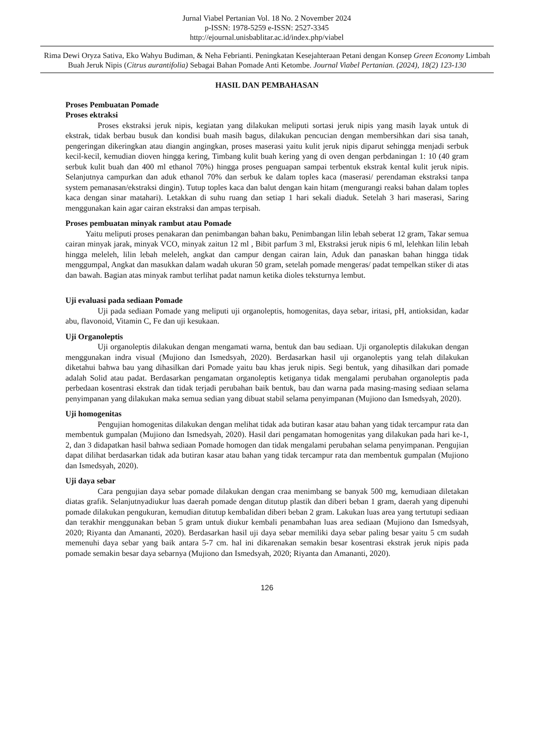Jurnal Viabel Pertanian Vol. 18 No. 2 November 2024
p-ISSN: 1978-5259 e-ISSN: 2527-3345
http://ejournal.unisbablitar.ac.id/index.php/viabel
Rima Dewi Oryza Sativa, Eko Wahyu Budiman, & Neha Febrianti. Peningkatan Kesejahteraan Petani dengan Konsep Green Economy Limbah Buah Jeruk Nipis (Citrus aurantifolia) Sebagai Bahan Pomade Anti Ketombe. Journal Viabel Pertanian. (2024), 18(2) 123-130
HASIL DAN PEMBAHASAN
Proses Pembuatan Pomade
Proses ektraksi
Proses ekstraksi jeruk nipis, kegiatan yang dilakukan meliputi sortasi jeruk nipis yang masih layak untuk di ekstrak, tidak berbau busuk dan kondisi buah masih bagus, dilakukan pencucian dengan membersihkan dari sisa tanah, pengeringan dikeringkan atau diangin angingkan, proses maserasi yaitu kulit jeruk nipis diparut sehingga menjadi serbuk kecil-kecil, kemudian dioven hingga kering, Timbang kulit buah kering yang di oven dengan perbdaningan 1: 10 (40 gram serbuk kulit buah dan 400 ml ethanol 70%) hingga proses penguapan sampai terbentuk ekstrak kental kulit jeruk nipis. Selanjutnya campurkan dan aduk ethanol 70% dan serbuk ke dalam toples kaca (maserasi/ perendaman ekstraksi tanpa system pemanasan/ekstraksi dingin). Tutup toples kaca dan balut dengan kain hitam (mengurangi reaksi bahan dalam toples kaca dengan sinar matahari). Letakkan di suhu ruang dan setiap 1 hari sekali diaduk. Setelah 3 hari maserasi, Saring menggunakan kain agar cairan ekstraksi dan ampas terpisah.
Proses pembuatan minyak rambut atau Pomade
Yaitu meliputi proses penakaran dan penimbangan bahan baku, Penimbangan lilin lebah seberat 12 gram, Takar semua cairan minyak jarak, minyak VCO, minyak zaitun 12 ml , Bibit parfum 3 ml, Ekstraksi jeruk nipis 6 ml, lelehkan lilin lebah hingga meleleh, lilin lebah meleleh, angkat dan campur dengan cairan lain, Aduk dan panaskan bahan hingga tidak menggumpal, Angkat dan masukkan dalam wadah ukuran 50 gram, setelah pomade mengeras/ padat tempelkan stiker di atas dan bawah. Bagian atas minyak rambut terlihat padat namun ketika dioles teksturnya lembut.
Uji evaluasi pada sediaan Pomade
Uji pada sediaan Pomade yang meliputi uji organoleptis, homogenitas, daya sebar, iritasi, pH, antioksidan, kadar abu, flavonoid, Vitamin C, Fe dan uji kesukaan.
Uji Organoleptis
Uji organoleptis dilakukan dengan mengamati warna, bentuk dan bau sediaan. Uji organoleptis dilakukan dengan menggunakan indra visual (Mujiono dan Ismedsyah, 2020). Berdasarkan hasil uji organoleptis yang telah dilakukan diketahui bahwa bau yang dihasilkan dari Pomade yaitu bau khas jeruk nipis. Segi bentuk, yang dihasilkan dari pomade adalah Solid atau padat. Berdasarkan pengamatan organoleptis ketiganya tidak mengalami perubahan organoleptis pada perbedaan kosentrasi ekstrak dan tidak terjadi perubahan baik bentuk, bau dan warna pada masing-masing sediaan selama penyimpanan yang dilakukan maka semua sedian yang dibuat stabil selama penyimpanan (Mujiono dan Ismedsyah, 2020).
Uji homogenitas
Pengujian homogenitas dilakukan dengan melihat tidak ada butiran kasar atau bahan yang tidak tercampur rata dan membentuk gumpalan (Mujiono dan Ismedsyah, 2020). Hasil dari pengamatan homogenitas yang dilakukan pada hari ke-1, 2, dan 3 didapatkan hasil bahwa sediaan Pomade homogen dan tidak mengalami perubahan selama penyimpanan. Pengujian dapat dilihat berdasarkan tidak ada butiran kasar atau bahan yang tidak tercampur rata dan membentuk gumpalan (Mujiono dan Ismedsyah, 2020).
Uji daya sebar
Cara pengujian daya sebar pomade dilakukan dengan craa menimbang se banyak 500 mg, kemudiaan diletakan diatas grafik. Selanjutnyadiukur luas daerah pomade dengan ditutup plastik dan diberi beban 1 gram, daerah yang dipenuhi pomade dilakukan pengukuran, kemudian ditutup kembalidan diberi beban 2 gram. Lakukan luas area yang tertutupi sediaan dan terakhir menggunakan beban 5 gram untuk diukur kembali penambahan luas area sediaan (Mujiono dan Ismedsyah, 2020; Riyanta dan Amananti, 2020). Berdasarkan hasil uji daya sebar memiliki daya sebar paling besar yaitu 5 cm sudah memenuhi daya sebar yang baik antara 5-7 cm. hal ini dikarenakan semakin besar kosentrasi ekstrak jeruk nipis pada pomade semakin besar daya sebarnya (Mujiono dan Ismedsyah, 2020; Riyanta dan Amananti, 2020).
126